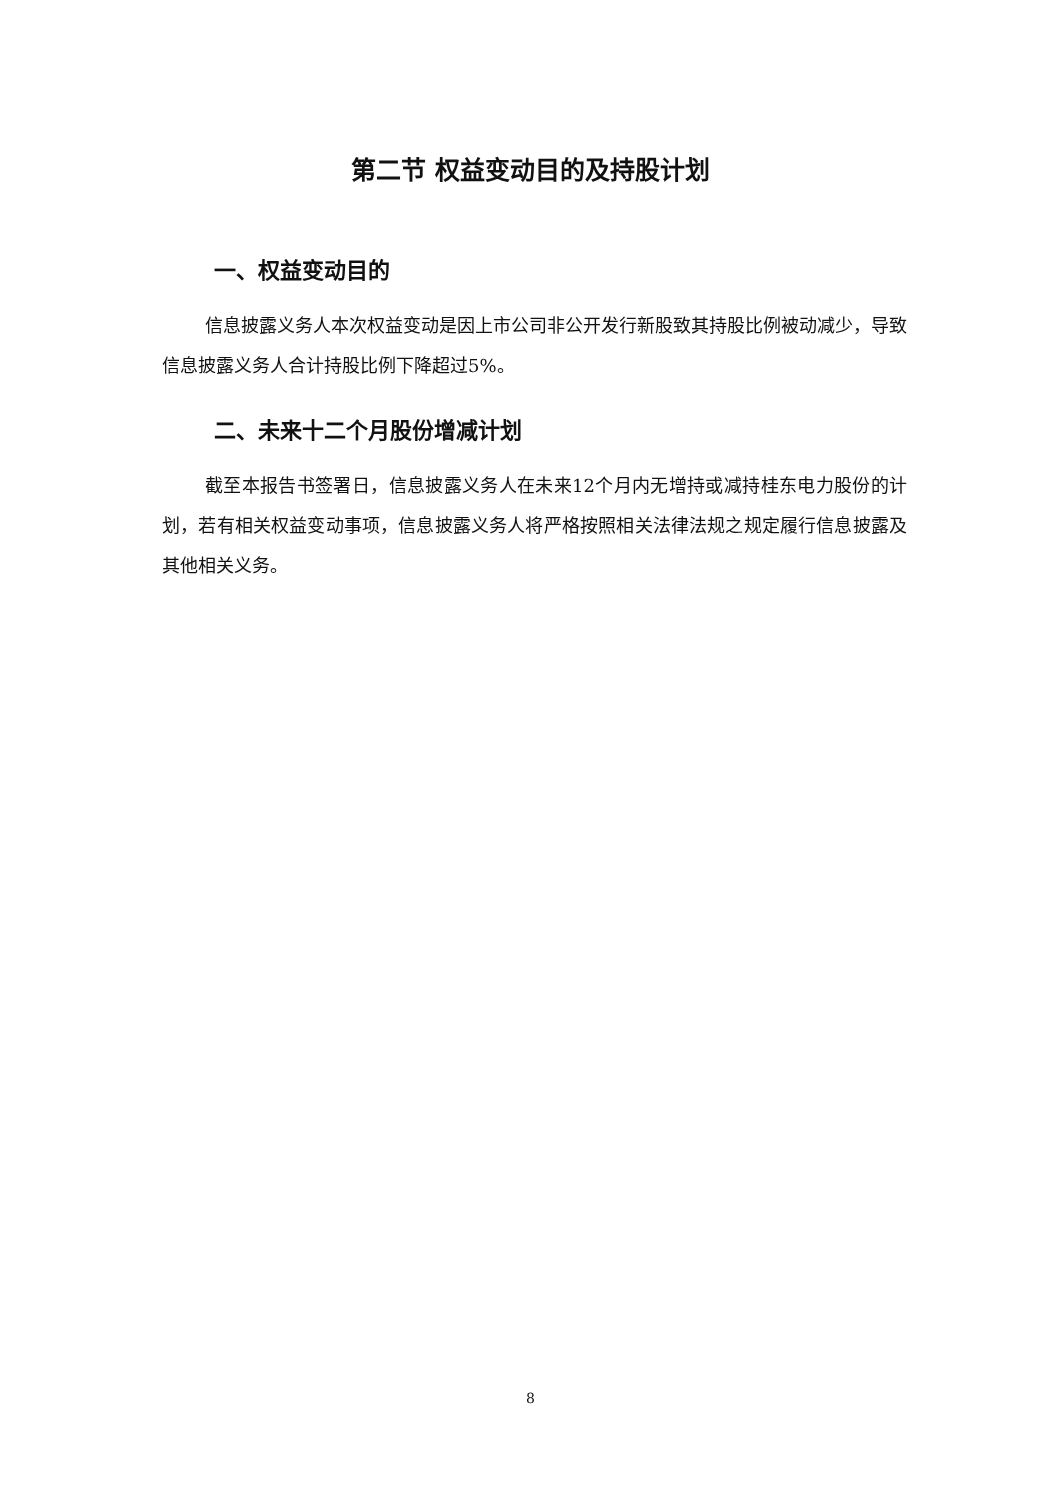第二节 权益变动目的及持股计划
一、权益变动目的
信息披露义务人本次权益变动是因上市公司非公开发行新股致其持股比例被动减少，导致信息披露义务人合计持股比例下降超过5%。
二、未来十二个月股份增减计划
截至本报告书签署日，信息披露义务人在未来12个月内无增持或减持桂东电力股份的计划，若有相关权益变动事项，信息披露义务人将严格按照相关法律法规之规定履行信息披露及其他相关义务。
8